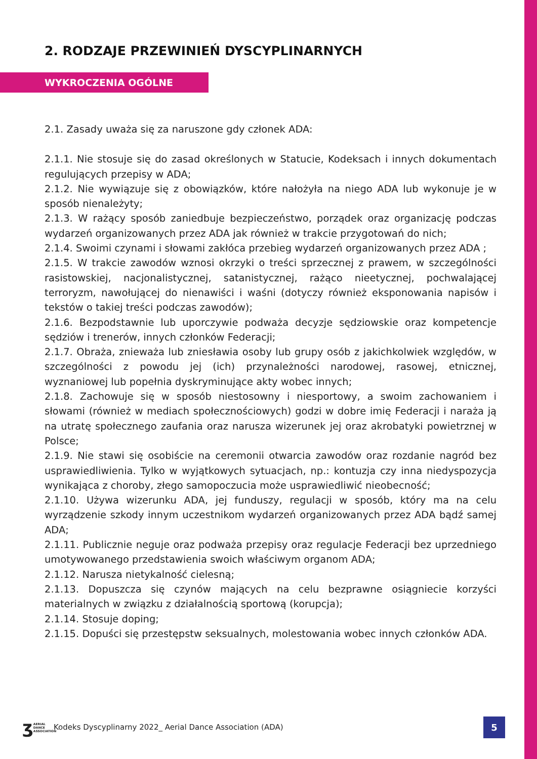2. RODZAJE PRZEWINIEŃ DYSCYPLINARNYCH
WYKROCZENIA OGÓLNE
2.1. Zasady uważa się za naruszone gdy członek ADA:
2.1.1. Nie stosuje się do zasad określonych w Statucie, Kodeksach i innych dokumentach regulujących przepisy w ADA;
2.1.2. Nie wywiązuje się z obowiązków, które nałożyła na niego ADA lub wykonuje je w sposób nienależyty;
2.1.3. W rażący sposób zaniedbuje bezpieczeństwo, porządek oraz organizację podczas wydarzeń organizowanych przez ADA jak również w trakcie przygotowań do nich;
2.1.4. Swoimi czynami i słowami zakłóca przebieg wydarzeń organizowanych przez ADA ;
2.1.5. W trakcie zawodów wznosi okrzyki o treści sprzecznej z prawem, w szczególności rasistowskiej, nacjonalistycznej, satanistycznej, rażąco nieetycznej, pochwalającej terroryzm, nawołującej do nienawiści i waśni (dotyczy również eksponowania napisów i tekstów o takiej treści podczas zawodów);
2.1.6. Bezpodstawnie lub uporczywie podważa decyzje sędziowskie oraz kompetencje sędziów i trenerów, innych członków Federacji;
2.1.7. Obraża, znieważa lub zniesławia osoby lub grupy osób z jakichkolwiek względów, w szczególności z powodu jej (ich) przynależności narodowej, rasowej, etnicznej, wyznaniowej lub popełnia dyskryminujące akty wobec innych;
2.1.8. Zachowuje się w sposób niestosowny i niesportowy, a swoim zachowaniem i słowami (również w mediach społecznościowych) godzi w dobre imię Federacji i naraża ją na utratę społecznego zaufania oraz narusza wizerunek jej oraz akrobatyki powietrznej w Polsce;
2.1.9. Nie stawi się osobiście na ceremonii otwarcia zawodów oraz rozdanie nagród bez usprawiedliwienia. Tylko w wyjątkowych sytuacjach, np.: kontuzja czy inna niedyspozycja wynikająca z choroby, złego samopoczucia może usprawiedliwić nieobecność;
2.1.10. Używa wizerunku ADA, jej funduszy, regulacji w sposób, który ma na celu wyrządzenie szkody innym uczestnikom wydarzeń organizowanych przez ADA bądź samej ADA;
2.1.11. Publicznie neguje oraz podważa przepisy oraz regulacje Federacji bez uprzedniego umotywowanego przedstawienia swoich właściwym organom ADA;
2.1.12. Narusza nietykalność cielesną;
2.1.13. Dopuszcza się czynów mających na celu bezprawne osiągniecie korzyści materialnych w związku z działalnością sportową (korupcja);
2.1.14. Stosuje doping;
2.1.15. Dopuści się przestępstw seksualnych, molestowania wobec innych członków ADA.
ʒ AERIAL
DANCE
ASSOCIATION
Kodeks Dyscyplinarny 2022_ Aerial Dance Association (ADA)
5